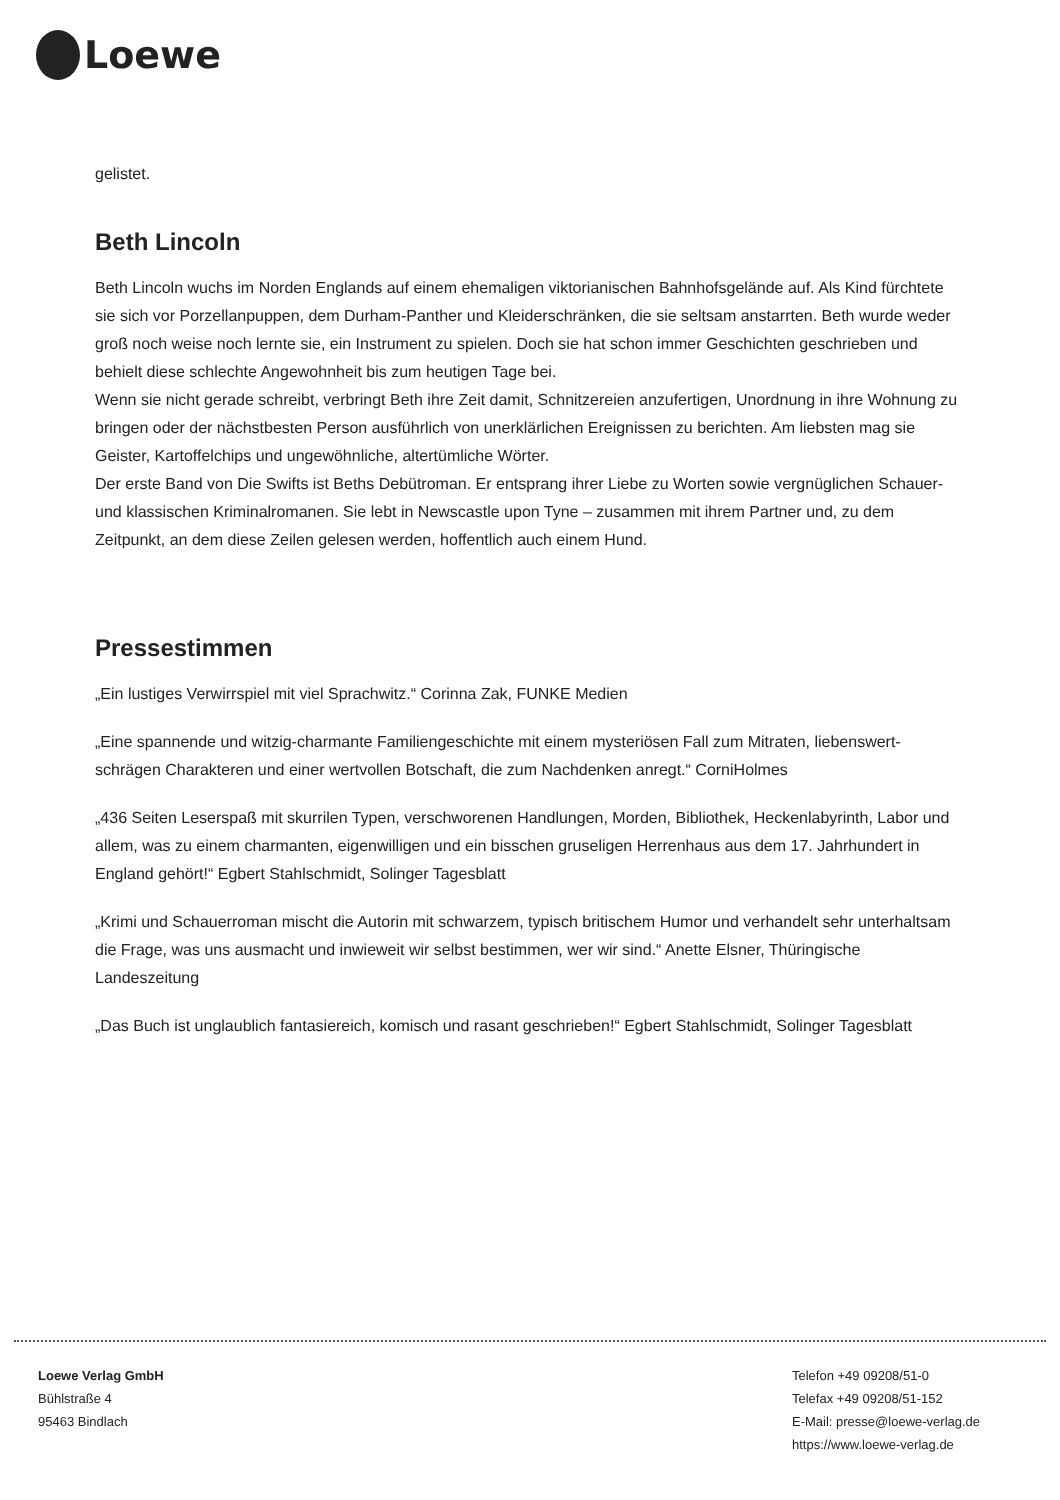Loewe
gelistet.
Beth Lincoln
Beth Lincoln wuchs im Norden Englands auf einem ehemaligen viktorianischen Bahnhofsgelände auf. Als Kind fürchtete sie sich vor Porzellanpuppen, dem Durham-Panther und Kleiderschränken, die sie seltsam anstarrten. Beth wurde weder groß noch weise noch lernte sie, ein Instrument zu spielen. Doch sie hat schon immer Geschichten geschrieben und behielt diese schlechte Angewohnheit bis zum heutigen Tage bei.
Wenn sie nicht gerade schreibt, verbringt Beth ihre Zeit damit, Schnitzereien anzufertigen, Unordnung in ihre Wohnung zu bringen oder der nächstbesten Person ausführlich von unerklärlichen Ereignissen zu berichten. Am liebsten mag sie Geister, Kartoffelchips und ungewöhnliche, altertümliche Wörter.
Der erste Band von Die Swifts ist Beths Debütroman. Er entsprang ihrer Liebe zu Worten sowie vergnüglichen Schauer- und klassischen Kriminalromanen. Sie lebt in Newscastle upon Tyne – zusammen mit ihrem Partner und, zu dem Zeitpunkt, an dem diese Zeilen gelesen werden, hoffentlich auch einem Hund.
Pressestimmen
„Ein lustiges Verwirrspiel mit viel Sprachwitz.“ Corinna Zak, FUNKE Medien
„Eine spannende und witzig-charmante Familiengeschichte mit einem mysteriösen Fall zum Mitraten, liebenswert-schrägen Charakteren und einer wertvollen Botschaft, die zum Nachdenken anregt.“ CorniHolmes
„436 Seiten Leserspaß mit skurrilen Typen, verschworenen Handlungen, Morden, Bibliothek, Heckenlabyrinth, Labor und allem, was zu einem charmanten, eigenwilligen und ein bisschen gruseligen Herrenhaus aus dem 17. Jahrhundert in England gehört!“ Egbert Stahlschmidt, Solinger Tagesblatt
„Krimi und Schauerroman mischt die Autorin mit schwarzem, typisch britischem Humor und verhandelt sehr unterhaltsam die Frage, was uns ausmacht und inwieweit wir selbst bestimmen, wer wir sind.“ Anette Elsner, Thüringische Landeszeitung
„Das Buch ist unglaublich fantasiereich, komisch und rasant geschrieben!“ Egbert Stahlschmidt, Solinger Tagesblatt
Loewe Verlag GmbH
Bühlstraße 4
95463 Bindlach
Telefon +49 09208/51-0
Telefax +49 09208/51-152
E-Mail: presse@loewe-verlag.de
https://www.loewe-verlag.de